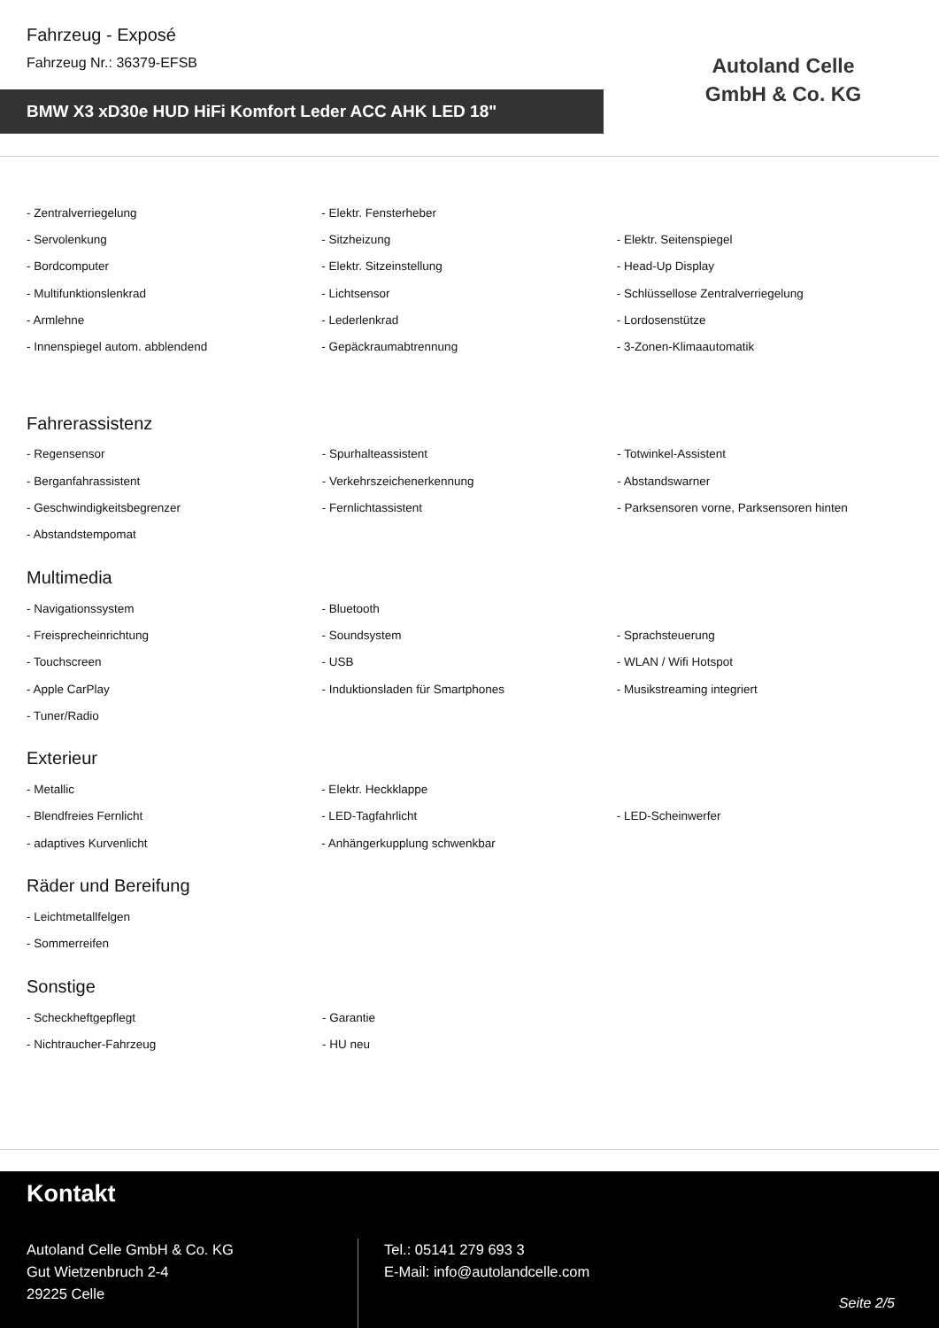Fahrzeug - Exposé
Fahrzeug Nr.: 36379-EFSB
BMW X3 xD30e HUD HiFi Komfort Leder ACC AHK LED 18"
Autoland Celle
GmbH & Co. KG
| - Zentralverriegelung | - Elektr. Fensterheber | |
| - Servolenkung | - Sitzheizung | - Elektr. Seitenspiegel |
| - Bordcomputer | - Elektr. Sitzeinstellung | - Head-Up Display |
| - Multifunktionslenkrad | - Lichtsensor | - Schlüssellose Zentralverriegelung |
| - Armlehne | - Lederlenkrad | - Lordosenstütze |
| - Innenspiegel autom. abblendend | - Gepäckraumabtrennung | - 3-Zonen-Klimaautomatik |
Fahrerassistenz
| - Regensensor | - Spurhalteassistent | - Totwinkel-Assistent |
| - Berganfahrassistent | - Verkehrszeichenerkennung | - Abstandswarner |
| - Geschwindigkeitsbegrenzer | - Fernlichtassistent | - Parksensoren vorne, Parksensoren hinten |
| - Abstandstempomat | | |
Multimedia
| - Navigationssystem | - Bluetooth | |
| - Freisprecheinrichtung | - Soundsystem | - Sprachsteuerung |
| - Touchscreen | - USB | - WLAN / Wifi Hotspot |
| - Apple CarPlay | - Induktionsladen für Smartphones | - Musikstreaming integriert |
| - Tuner/Radio | | |
Exterieur
| - Metallic | - Elektr. Heckklappe | |
| - Blendfreies Fernlicht | - LED-Tagfahrlicht | - LED-Scheinwerfer |
| - adaptives Kurvenlicht | - Anhängerkupplung schwenkbar | |
Räder und Bereifung
| - Leichtmetallfelgen | | |
| - Sommerreifen | | |
Sonstige
| - Scheckheftgepflegt | - Garantie | |
| - Nichtraucher-Fahrzeug | - HU neu | |
Kontakt
Autoland Celle GmbH & Co. KG
Gut Wietzenbruch 2-4
29225 Celle
Tel.: 05141 279 693 3
E-Mail: info@autolandcelle.com
Seite 2/5